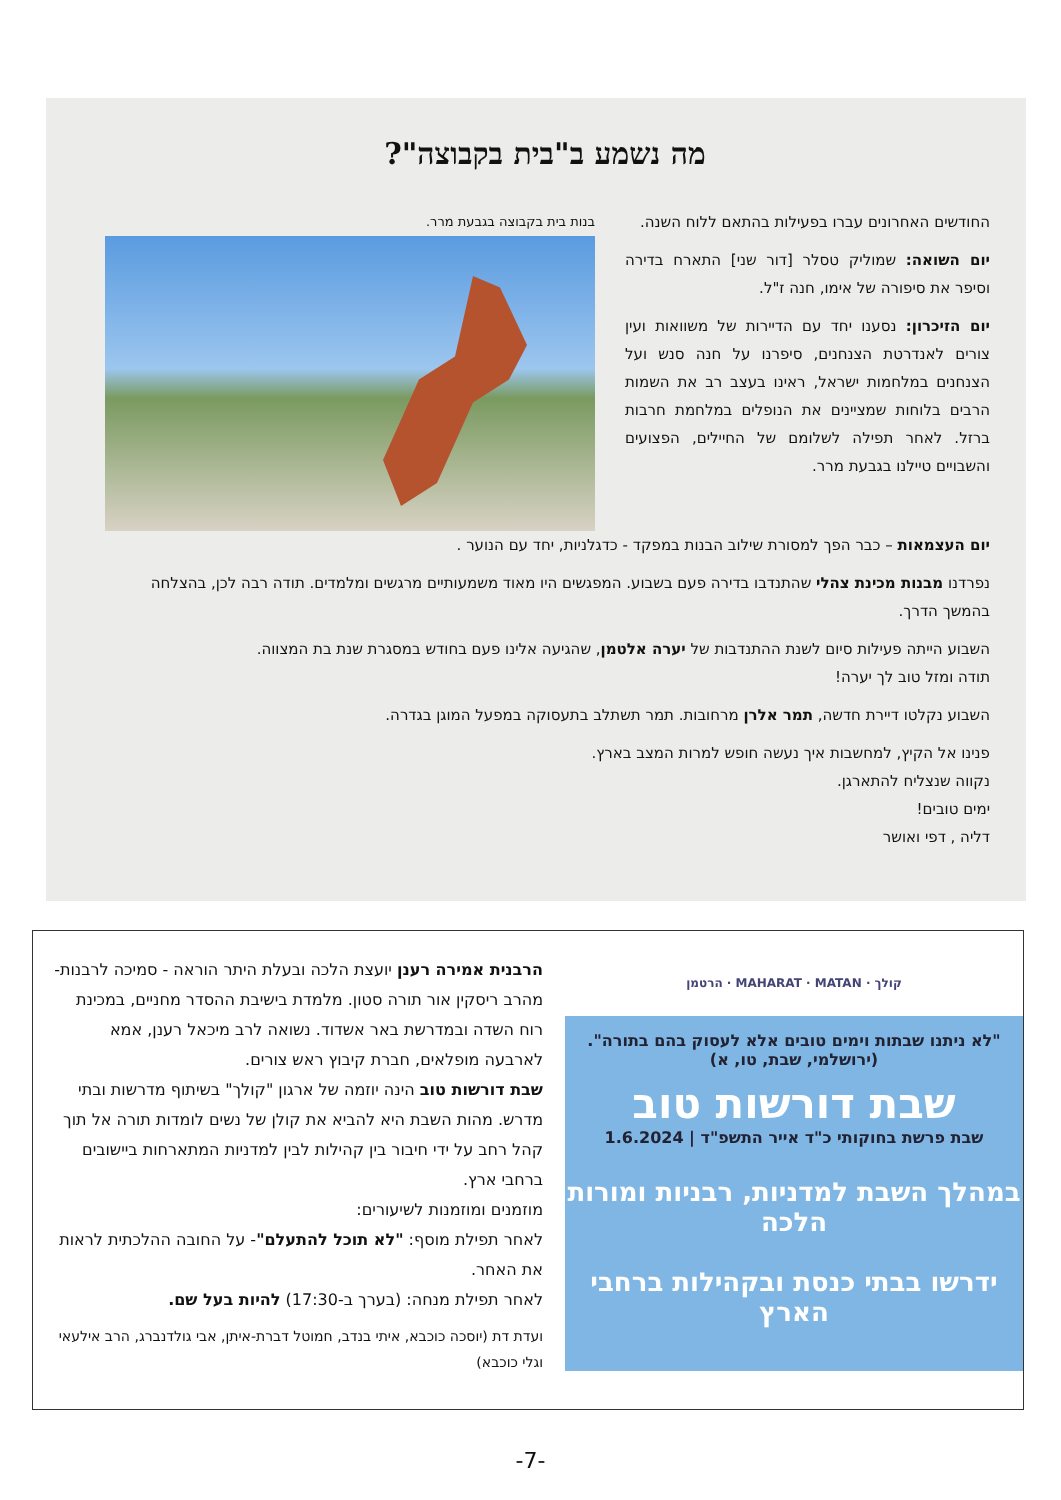מה נשמע ב"בית בקבוצה"?
החודשים האחרונים עברו בפעילות בהתאם ללוח השנה.
יום השואה: שמוליק טסלר [דור שני] התארח בדירה וסיפר את סיפורה של אימו, חנה ז"ל.
יום הזיכרון: נסענו יחד עם הדיירות של משוואות ועין צורים לאנדרטת הצנחנים, סיפרנו על חנה סנש ועל הצנחנים במלחמות ישראל, ראינו בעצב רב את השמות הרבים בלוחות שמציינים את הנופלים במלחמת חרבות ברזל. לאחר תפילה לשלומם של החיילים, הפצועים והשבויים טיילנו בגבעת מרר.
בנות בית בקבוצה בגבעת מרר.
יום העצמאות – כבר הפך למסורת שילוב הבנות במפקד - כדגלניות, יחד עם הנוער .
נפרדנו מבנות מכינת צהלי שהתנדבו בדירה פעם בשבוע. המפגשים היו מאוד משמעותיים מרגשים ומלמדים. תודה רבה לכן, בהצלחה בהמשך הדרך.
השבוע הייתה פעילות סיום לשנת ההתנדבות של יערה אלטמן, שהגיעה אלינו פעם בחודש במסגרת שנת בת המצווה.
תודה ומזל טוב לך יערה!
השבוע נקלטו דיירת חדשה, תמר אלרן מרחובות. תמר תשתלב בתעסוקה במפעל המוגן בגדרה.
פנינו אל הקיץ, למחשבות איך נעשה חופש למרות המצב בארץ.
נקווה שנצליח להתארגן.
ימים טובים!
דליה , דפי ואושר
הרבנית אמירה רענן יועצת הלכה ובעלת היתר הוראה - סמיכה לרבנות- מהרב ריסקין אור תורה סטון. מלמדת בישיבת ההסדר מחניים, במכינת רוח השדה ובמדרשת באר אשדוד. נשואה לרב מיכאל רענן, אמא לארבעה מופלאים, חברת קיבוץ ראש צורים.
שבת דורשות טוב הינה יוזמה של ארגון "קולך" בשיתוף מדרשות ובתי מדרש. מהות השבת היא להביא את קולן של נשים לומדות תורה אל תוך קהל רחב על ידי חיבור בין קהילות לבין למדניות המתארחות ביישובים ברחבי ארץ.
מוזמנים ומוזמנות לשיעורים:
לאחר תפילת מוסף: "לא תוכל להתעלם"- על החובה ההלכתית לראות את האחר.
לאחר תפילת מנחה: (בערך ב-17:30) להיות בעל שם.
ועדת דת (יוסכה כוכבא, איתי בנדב, חמוטל דברת-איתן, אבי גולדנברג, הרב אילעאי וגלי כוכבא)
קולך · MAHARAT · MATAN · הרטמן
"לא ניתנו שבתות וימים טובים אלא לעסוק בהם בתורה". (ירושלמי, שבת, טו, א)
שבת דורשות טוב
שבת פרשת בחוקותי כ"ד אייר התשפ"ד | 1.6.2024
במהלך השבת למדניות, רבניות ומורות הלכה
ידרשו בבתי כנסת ובקהילות ברחבי הארץ
-7-